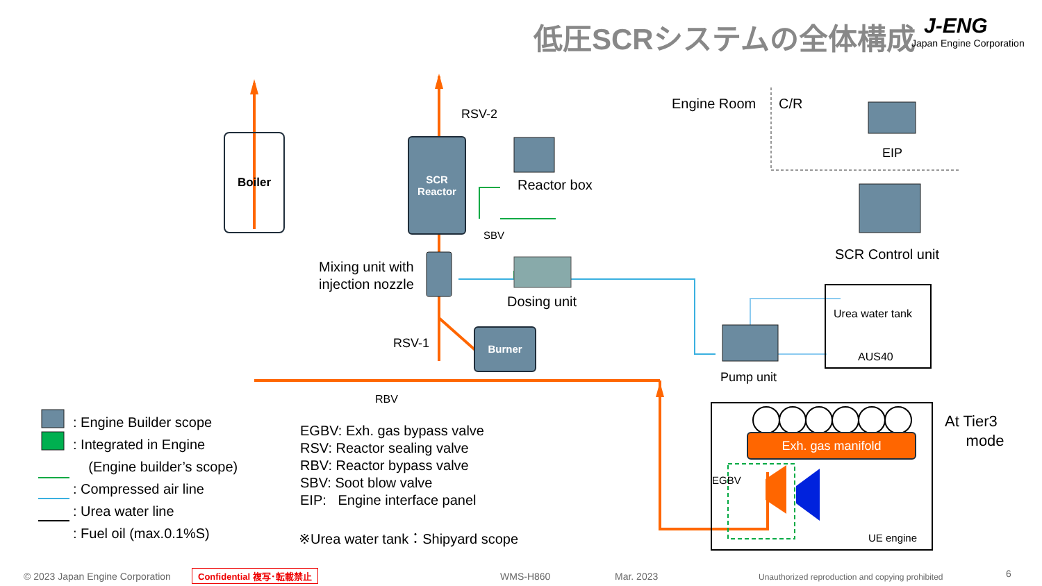低圧SCRシステムの全体構成 J-ENG
Japan Engine Corporation
Boiler
SCR
Reactor
Burner
Exh. gas manifold
RSV-2
Reactor box
SBV
Mixing unit with
injection nozzle
Dosing unit
RSV-1
RBV
Engine Room C/R
EIP
SCR Control unit
Urea water tank
AUS40
Pump unit
At Tier3
mode
EGBV
UE engine
: Engine Builder scope
: Integrated in Engine
(Engine builder’s scope)
: Compressed air line
: Urea water line
: Fuel oil (max.0.1%S)
EGBV: Exh. gas bypass valve
RSV: Reactor sealing valve
RBV: Reactor bypass valve
SBV: Soot blow valve
EIP: Engine interface panel
※Urea water tank：Shipyard scope
© 2023 Japan Engine Corporation Confidential 複写･転載禁止 WMS-H860 Mar. 2023 Unauthorized reproduction and copying prohibited 6